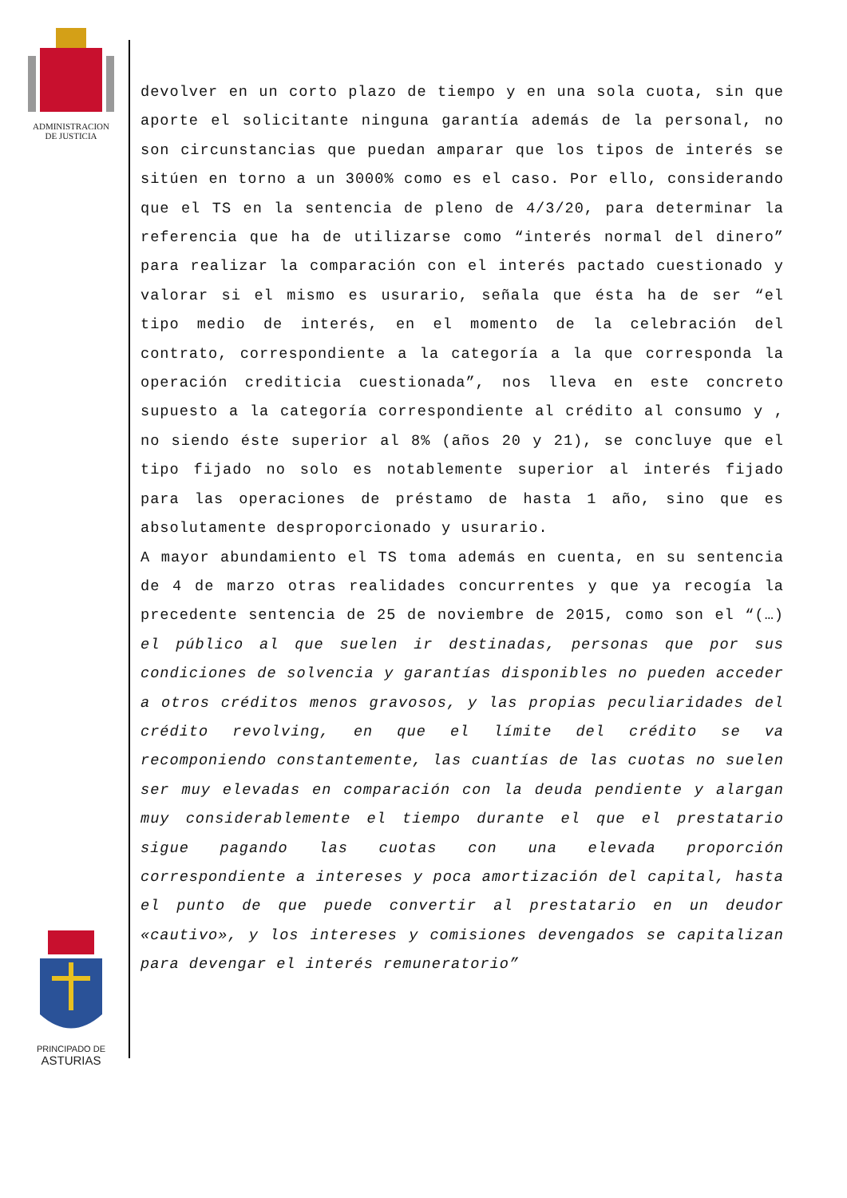ADMINISTRACION
DE JUSTICIA
devolver en un corto plazo de tiempo y en una sola cuota, sin que aporte el solicitante ninguna garantía además de la personal, no son circunstancias que puedan amparar que los tipos de interés se sitúen en torno a un 3000% como es el caso. Por ello, considerando que el TS en la sentencia de pleno de 4/3/20, para determinar la referencia que ha de utilizarse como “interés normal del dinero” para realizar la comparación con el interés pactado cuestionado y valorar si el mismo es usurario, señala que ésta ha de ser “el tipo medio de interés, en el momento de la celebración del contrato, correspondiente a la categoría a la que corresponda la operación crediticia cuestionada”, nos lleva en este concreto supuesto a la categoría correspondiente al crédito al consumo y , no siendo éste superior al 8% (años 20 y 21), se concluye que el tipo fijado no solo es notablemente superior al interés fijado para las operaciones de préstamo de hasta 1 año, sino que es absolutamente desproporcionado y usurario.
A mayor abundamiento el TS toma además en cuenta, en su sentencia de 4 de marzo otras realidades concurrentes y que ya recogía la precedente sentencia de 25 de noviembre de 2015, como son el “(…) el público al que suelen ir destinadas, personas que por sus condiciones de solvencia y garantías disponibles no pueden acceder a otros créditos menos gravosos, y las propias peculiaridades del crédito revolving, en que el límite del crédito se va recomponiendo constantemente, las cuantías de las cuotas no suelen ser muy elevadas en comparación con la deuda pendiente y alargan muy considerablemente el tiempo durante el que el prestatario sigue pagando las cuotas con una elevada proporción correspondiente a intereses y poca amortización del capital, hasta el punto de que puede convertir al prestatario en un deudor «cautivo», y los intereses y comisiones devengados se capitalizan para devengar el interés remuneratorio”
PRINCIPADO DE
ASTURIAS